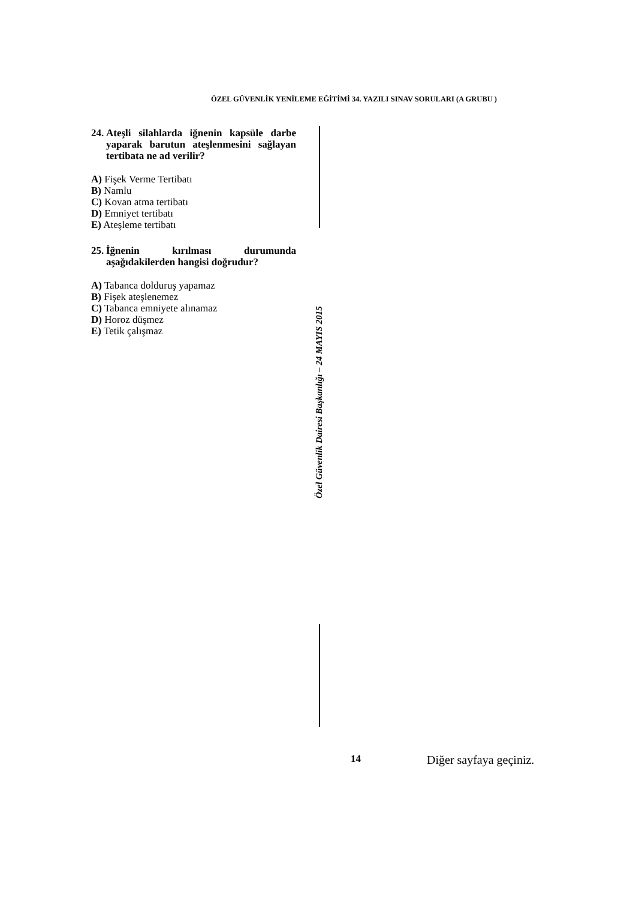ÖZEL GÜVENLİK YENİLEME EĞİTİMİ 34. YAZILI SINAV SORULARI (A GRUBU )
24. Ateşli silahlarda iğnenin kapsüle darbe yaparak barutun ateşlenmesini sağlayan tertibata ne ad verilir?
A) Fişek Verme Tertibatı
B) Namlu
C) Kovan atma tertibatı
D) Emniyet tertibatı
E) Ateşleme tertibatı
25. İğnenin kırılması durumunda aşağıdakilerden hangisi doğrudur?
A) Tabanca dolduruş yapamaz
B) Fişek ateşlenemez
C) Tabanca emniyete alınamaz
D) Horoz düşmez
E) Tetik çalışmaz
Özel Güvenlik Dairesi Başkanlığı – 24 MAYIS 2015
14 Diğer sayfaya geçiniz.